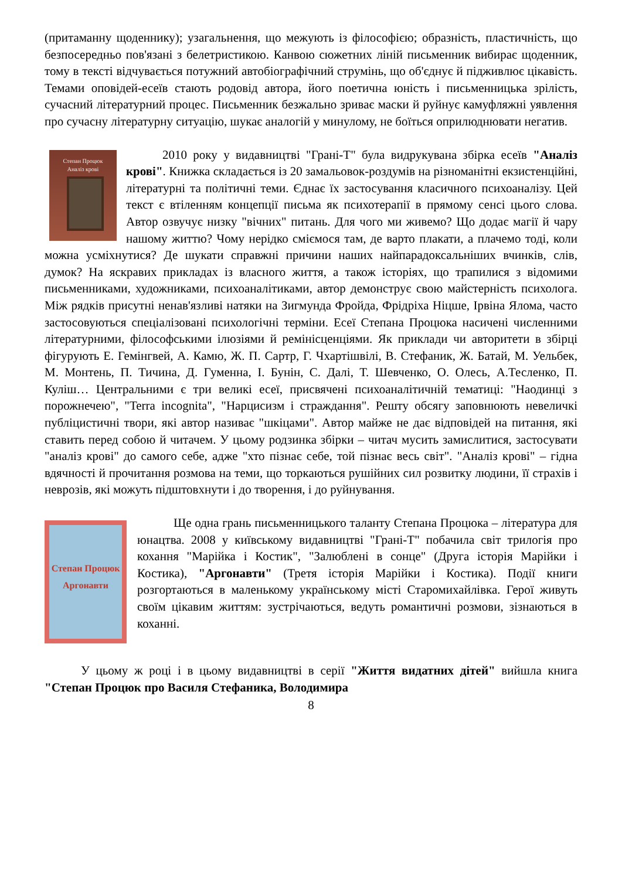(притаманну щоденнику); узагальнення, що межують із філософією; образність, пластичність, що безпосередньо пов'язані з белетристикою. Канвою сюжетних ліній письменник вибирає щоденник, тому в тексті відчувається потужний автобіографічний струмінь, що об'єднує й підживлює цікавість. Темами оповідей-есеїв стають родовід автора, його поетична юність і письменницька зрілість, сучасний літературний процес. Письменник безжально зриває маски й руйнує камуфляжні уявлення про сучасну літературну ситуацію, шукає аналогій у минулому, не боїться оприлюднювати негатив.
Степан Процюк
Аналіз крові
2010 року у видавництві "Грані-Т" була видрукувана збірка есеїв "Аналіз крові". Книжка складається із 20 замальовок-роздумів на різноманітні екзистенційні, літературні та політичні теми. Єднає їх застосування класичного психоаналізу. Цей текст є втіленням концепції письма як психотерапії в прямому сенсі цього слова. Автор озвучує низку "вічних" питань. Для чого ми живемо? Що додає магії й чару нашому життю? Чому нерідко сміємося там, де варто плакати, а плачемо тоді, коли можна усміхнутися? Де шукати справжні причини наших найпарадоксальніших вчинків, слів, думок? На яскравих прикладах із власного життя, а також історіях, що трапилися з відомими письменниками, художниками, психоаналітиками, автор демонструє свою майстерність психолога. Між рядків присутні ненав'язливі натяки на Зигмунда Фройда, Фрідріха Ніцше, Ірвіна Ялома, часто застосовуються спеціалізовані психологічні терміни. Есеї Степана Процюка насичені численними літературними, філософськими ілюзіями й ремінісценціями. Як приклади чи авторитети в збірці фігурують Е. Гемінгвей, А. Камю, Ж. П. Сартр, Г. Чхартішвілі, В. Стефаник, Ж. Батай, М. Уельбек, М. Монтень, П. Тичина, Д. Гуменна, І. Бунін, С. Далі, Т. Шевченко, О. Олесь, А.Тесленко, П. Куліш… Центральними є три великі есеї, присвячені психоаналітичній тематиці: "Наодинці з порожнечею", "Terra incognita", "Нарцисизм і страждання". Решту обсягу заповнюють невеличкі публіцистичні твори, які автор називає "шкіцами". Автор майже не дає відповідей на питання, які ставить перед собою й читачем. У цьому родзинка збірки – читач мусить замислитися, застосувати "аналіз крові" до самого себе, адже "хто пізнає себе, той пізнає весь світ". "Аналіз крові" – гідна вдячності й прочитання розмова на теми, що торкаються рушійних сил розвитку людини, її страхів і неврозів, які можуть підштовхнути і до творення, і до руйнування.
Степан Процюк
Аргонавти
Ще одна грань письменницького таланту Степана Процюка – література для юнацтва. 2008 у київському видавництві "Грані-Т" побачила світ трилогія про кохання "Марійка і Костик", "Залюблені в сонце" (Друга історія Марійки і Костика), "Аргонавти" (Третя історія Марійки і Костика). Події книги розгортаються в маленькому українському місті Старомихайлівка. Герої живуть своїм цікавим життям: зустрічаються, ведуть романтичні розмови, зізнаються в коханні.
У цьому ж році і в цьому видавництві в серії "Життя видатних дітей" вийшла книга "Степан Процюк про Василя Стефаника, Володимира
8